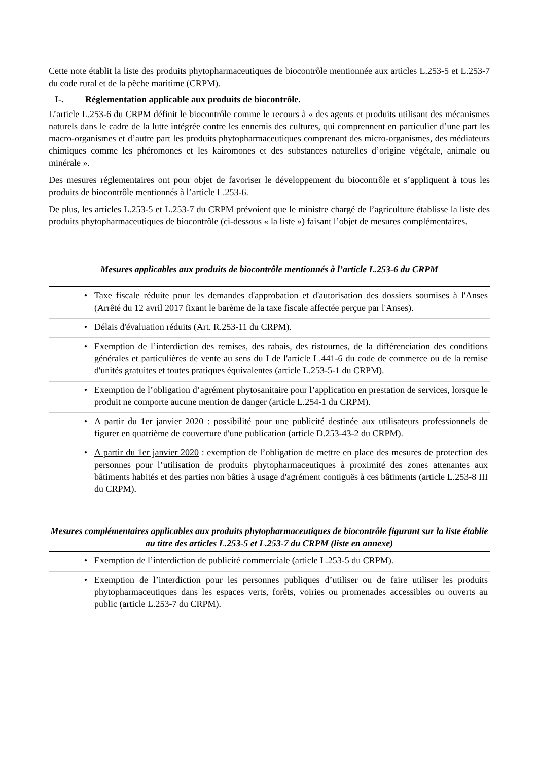Cette note établit la liste des produits phytopharmaceutiques de biocontrôle mentionnée aux articles L.253-5 et L.253-7 du code rural et de la pêche maritime (CRPM).
I-. Réglementation applicable aux produits de biocontrôle.
L’article L.253-6 du CRPM définit le biocontrôle comme le recours à « des agents et produits utilisant des mécanismes naturels dans le cadre de la lutte intégrée contre les ennemis des cultures, qui comprennent en particulier d’une part les macro-organismes et d’autre part les produits phytopharmaceutiques comprenant des micro-organismes, des médiateurs chimiques comme les phéromones et les kairomones et des substances naturelles d’origine végétale, animale ou minérale ».
Des mesures réglementaires ont pour objet de favoriser le développement du biocontrôle et s’appliquent à tous les produits de biocontrôle mentionnés à l’article L.253-6.
De plus, les articles L.253-5 et L.253-7 du CRPM prévoient que le ministre chargé de l’agriculture établisse la liste des produits phytopharmaceutiques de biocontrôle (ci-dessous « la liste ») faisant l’objet de mesures complémentaires.
Mesures applicables aux produits de biocontrôle mentionnés à l’article L.253-6 du CRPM
| • | Taxe fiscale réduite pour les demandes d'approbation et d'autorisation des dossiers soumises à l'Anses (Arrêté du 12 avril 2017 fixant le barème de la taxe fiscale affectée perçue par l'Anses). |
| • | Délais d'évaluation réduits (Art. R.253-11 du CRPM). |
| • | Exemption de l’interdiction des remises, des rabais, des ristournes, de la différenciation des conditions générales et particulières de vente au sens du I de l'article L.441-6 du code de commerce ou de la remise d'unités gratuites et toutes pratiques équivalentes (article L.253-5-1 du CRPM). |
| • | Exemption de l’obligation d’agrément phytosanitaire pour l’application en prestation de services, lorsque le produit ne comporte aucune mention de danger (article L.254-1 du CRPM). |
| • | A partir du 1er janvier 2020 : possibilité pour une publicité destinée aux utilisateurs professionnels de figurer en quatrième de couverture d'une publication (article D.253-43-2 du CRPM). |
| • | A partir du 1er janvier 2020 : exemption de l’obligation de mettre en place des mesures de protection des personnes pour l’utilisation de produits phytopharmaceutiques à proximité des zones attenantes aux bâtiments habités et des parties non bâties à usage d'agrément contiguës à ces bâtiments (article L.253-8 III du CRPM). |
Mesures complémentaires applicables aux produits phytopharmaceutiques de biocontrôle figurant sur la liste établie au titre des articles L.253-5 et L.253-7 du CRPM (liste en annexe)
| • | Exemption de l’interdiction de publicité commerciale (article L.253-5 du CRPM). |
| • | Exemption de l’interdiction pour les personnes publiques d’utiliser ou de faire utiliser les produits phytopharmaceutiques dans les espaces verts, forêts, voiries ou promenades accessibles ou ouverts au public (article L.253-7 du CRPM). |